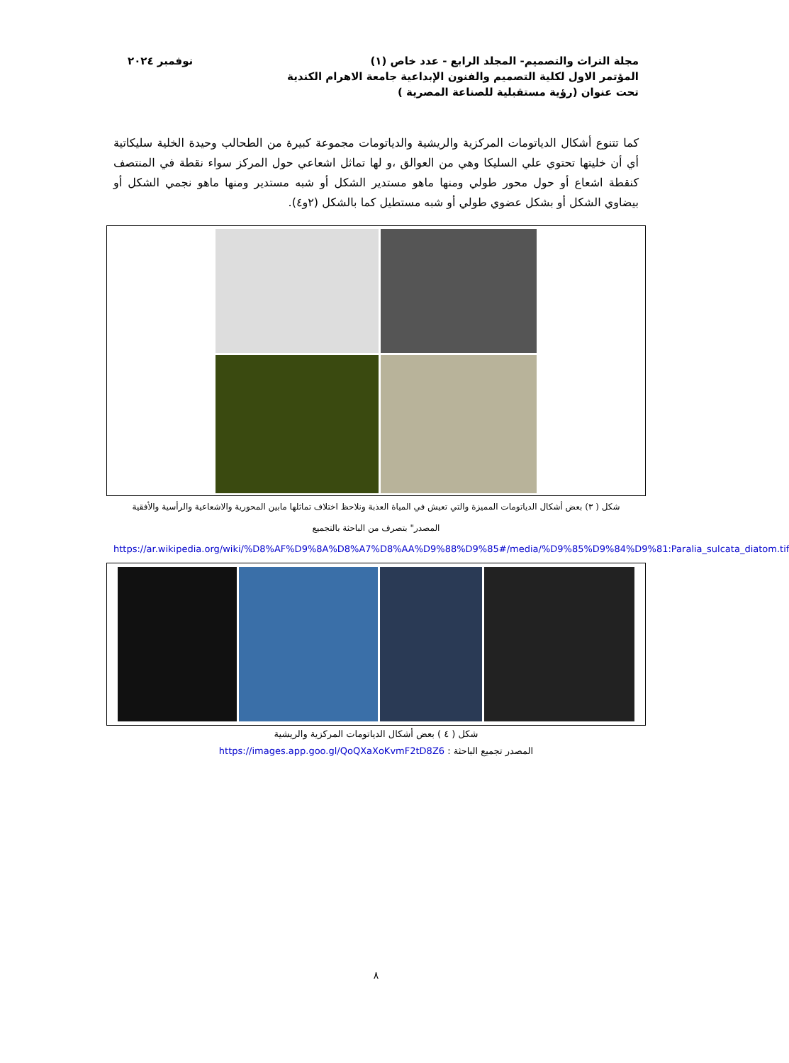مجلة التراث والتصميم- المجلد الرابع - عدد خاص (١)
المؤتمر الاول لكلية التصميم والفنون الإبداعية جامعة الاهرام الكندية
تحت عنوان (رؤية مستقبلية للصناعة المصرية )
نوفمبر ٢٠٢٤
كما تتنوع أشكال الدياتومات المركزية والريشية والدياتومات مجموعة كبيرة من الطحالب وحيدة الخلية سليكاتية أي أن خليتها تحتوي علي السليكا وهي من العوالق ،و لها تماثل اشعاعي حول المركز سواء نقطة في المنتصف كنقطة اشعاع أو حول محور طولي ومنها ماهو مستدير الشكل أو شبه مستدير ومنها ماهو نجمي الشكل أو بيضاوي الشكل أو بشكل عضوي طولي أو شبه مستطيل كما بالشكل (٢و٤).
شكل ( ٣) بعض أشكال الدياتومات المميزة والتي تعيش في المياة العذبة ونلاحظ اختلاف تماثلها مابين المحورية والاشعاعية والرأسية والأفقية
المصدر" بتصرف من الباحثة بالتجميع
https://ar.wikipedia.org/wiki/%D8%AF%D9%8A%D8%A7%D8%AA%D9%88%D9%85#/media/%D9%85%D9%84%D9%81:Paralia_sulcata_diatom.tif
شكل ( ٤ ) بعض أشكال الدياتومات المركزية والريشية
المصدر تجميع الباحثة : https://images.app.goo.gl/QoQXaXoKvmF2tD8Z6
٨